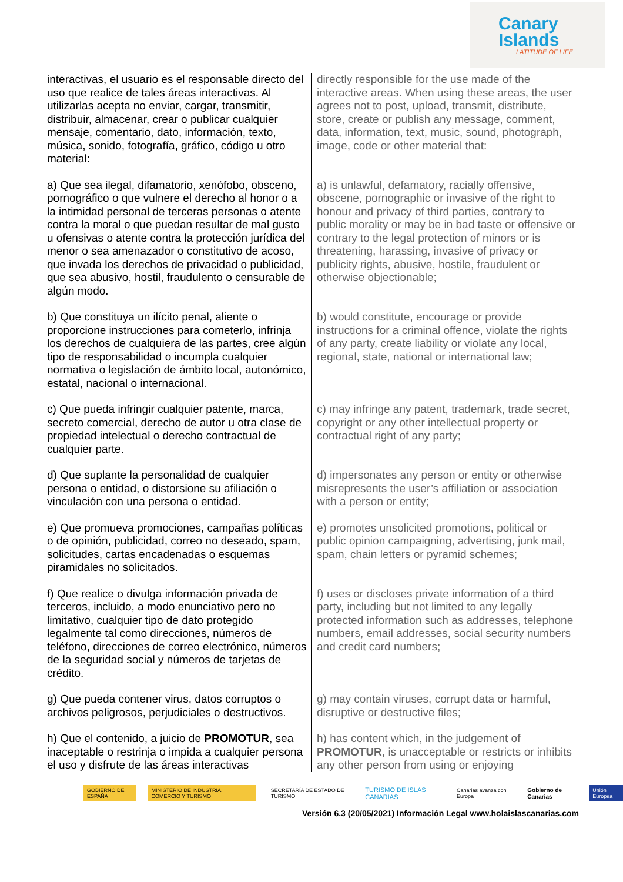Canary
Islands
LATITUDE OF LIFE
| interactivas, el usuario es el responsable directo del uso que realice de tales áreas interactivas. Al utilizarlas acepta no enviar, cargar, transmitir, distribuir, almacenar, crear o publicar cualquier mensaje, comentario, dato, información, texto, música, sonido, fotografía, gráfico, código u otro material: | directly responsible for the use made of the interactive areas. When using these areas, the user agrees not to post, upload, transmit, distribute, store, create or publish any message, comment, data, information, text, music, sound, photograph, image, code or other material that: |
| a) Que sea ilegal, difamatorio, xenófobo, obsceno, pornográfico o que vulnere el derecho al honor o a la intimidad personal de terceras personas o atente contra la moral o que puedan resultar de mal gusto u ofensivas o atente contra la protección jurídica del menor o sea amenazador o constitutivo de acoso, que invada los derechos de privacidad o publicidad, que sea abusivo, hostil, fraudulento o censurable de algún modo. | a) is unlawful, defamatory, racially offensive, obscene, pornographic or invasive of the right to honour and privacy of third parties, contrary to public morality or may be in bad taste or offensive or contrary to the legal protection of minors or is threatening, harassing, invasive of privacy or publicity rights, abusive, hostile, fraudulent or otherwise objectionable; |
| b) Que constituya un ilícito penal, aliente o proporcione instrucciones para cometerlo, infrinja los derechos de cualquiera de las partes, cree algún tipo de responsabilidad o incumpla cualquier normativa o legislación de ámbito local, autonómico, estatal, nacional o internacional. | b) would constitute, encourage or provide instructions for a criminal offence, violate the rights of any party, create liability or violate any local, regional, state, national or international law; |
| c) Que pueda infringir cualquier patente, marca, secreto comercial, derecho de autor u otra clase de propiedad intelectual o derecho contractual de cualquier parte. | c) may infringe any patent, trademark, trade secret, copyright or any other intellectual property or contractual right of any party; |
| d) Que suplante la personalidad de cualquier persona o entidad, o distorsione su afiliación o vinculación con una persona o entidad. | d) impersonates any person or entity or otherwise misrepresents the user’s affiliation or association with a person or entity; |
| e) Que promueva promociones, campañas políticas o de opinión, publicidad, correo no deseado, spam, solicitudes, cartas encadenadas o esquemas piramidales no solicitados. | e) promotes unsolicited promotions, political or public opinion campaigning, advertising, junk mail, spam, chain letters or pyramid schemes; |
| f) Que realice o divulga información privada de terceros, incluido, a modo enunciativo pero no limitativo, cualquier tipo de dato protegido legalmente tal como direcciones, números de teléfono, direcciones de correo electrónico, números de la seguridad social y números de tarjetas de crédito. | f) uses or discloses private information of a third party, including but not limited to any legally protected information such as addresses, telephone numbers, email addresses, social security numbers and credit card numbers; |
| g) Que pueda contener virus, datos corruptos o archivos peligrosos, perjudiciales o destructivos. | g) may contain viruses, corrupt data or harmful, disruptive or destructive files; |
| h) Que el contenido, a juicio de PROMOTUR , sea inaceptable o restrinja o impida a cualquier persona el uso y disfrute de las áreas interactivas | h) has content which, in the judgement of PROMOTUR , is unacceptable or restricts or inhibits any other person from using or enjoying |
GOBIERNO DE ESPAÑA
MINISTERIO DE INDUSTRIA, COMERCIO Y TURISMO
SECRETARÍA DE ESTADO DE TURISMO
TURISMO DE ISLAS CANARIAS
Canarias avanza con Europa Gobierno de Canarias Unión Europea
Versión 6.3 (20/05/2021) Información Legal www.holaislascanarias.com